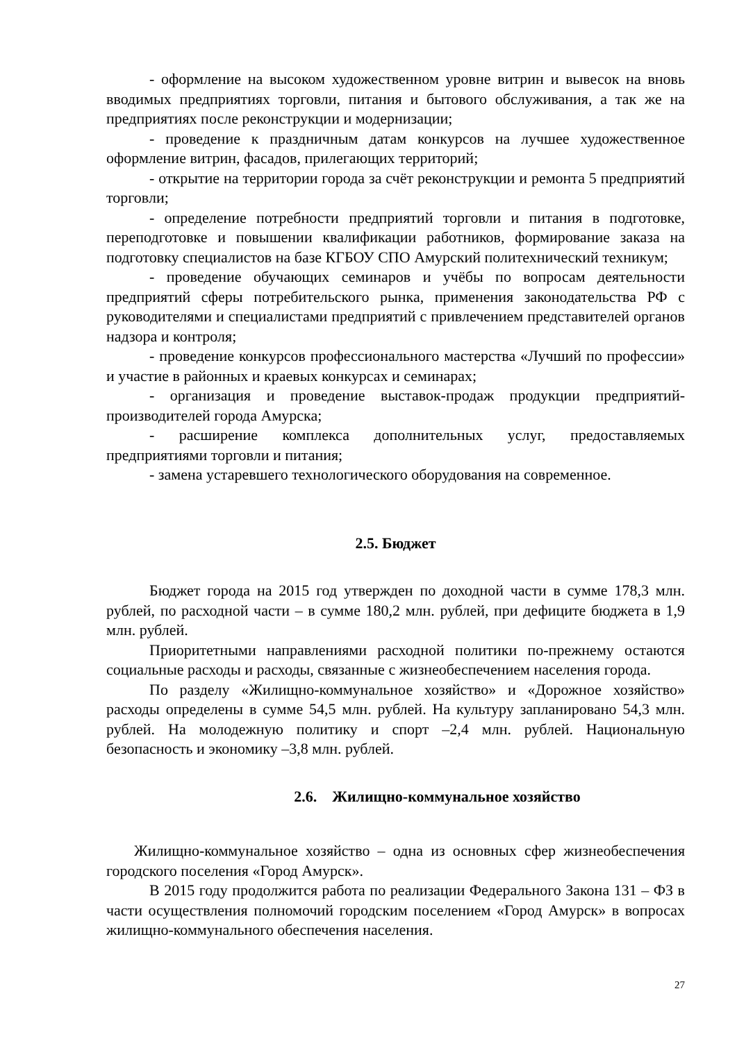- оформление на высоком художественном уровне витрин и вывесок на вновь вводимых предприятиях торговли, питания и бытового обслуживания, а так же на предприятиях после реконструкции и модернизации;
- проведение к праздничным датам конкурсов на лучшее художественное оформление витрин, фасадов, прилегающих территорий;
- открытие на территории города за счёт реконструкции и ремонта 5 предприятий торговли;
- определение потребности предприятий торговли и питания в подготовке, переподготовке и повышении квалификации работников, формирование заказа на подготовку специалистов на базе КГБОУ СПО Амурский политехнический техникум;
- проведение обучающих семинаров и учёбы по вопросам деятельности предприятий сферы потребительского рынка, применения законодательства РФ с руководителями и специалистами предприятий с привлечением представителей органов надзора и контроля;
- проведение конкурсов профессионального мастерства «Лучший по профессии» и участие в районных и краевых конкурсах и семинарах;
- организация и проведение выставок-продаж продукции предприятий-производителей города Амурска;
- расширение комплекса дополнительных услуг, предоставляемых предприятиями торговли и питания;
- замена устаревшего технологического оборудования на современное.
2.5. Бюджет
Бюджет города на 2015 год утвержден по доходной части в сумме 178,3 млн. рублей, по расходной части – в сумме 180,2 млн. рублей, при дефиците бюджета в 1,9 млн. рублей.
Приоритетными направлениями расходной политики по-прежнему остаются социальные расходы и расходы, связанные с жизнеобеспечением населения города.
По разделу «Жилищно-коммунальное хозяйство» и «Дорожное хозяйство» расходы определены в сумме 54,5 млн. рублей. На культуру запланировано 54,3 млн. рублей. На молодежную политику и спорт –2,4 млн. рублей. Национальную безопасность и экономику –3,8 млн. рублей.
2.6. Жилищно-коммунальное хозяйство
Жилищно-коммунальное хозяйство – одна из основных сфер жизнеобеспечения городского поселения «Город Амурск».
В 2015 году продолжится работа по реализации Федерального Закона 131 – ФЗ в части осуществления полномочий городским поселением «Город Амурск» в вопросах жилищно-коммунального обеспечения населения.
27